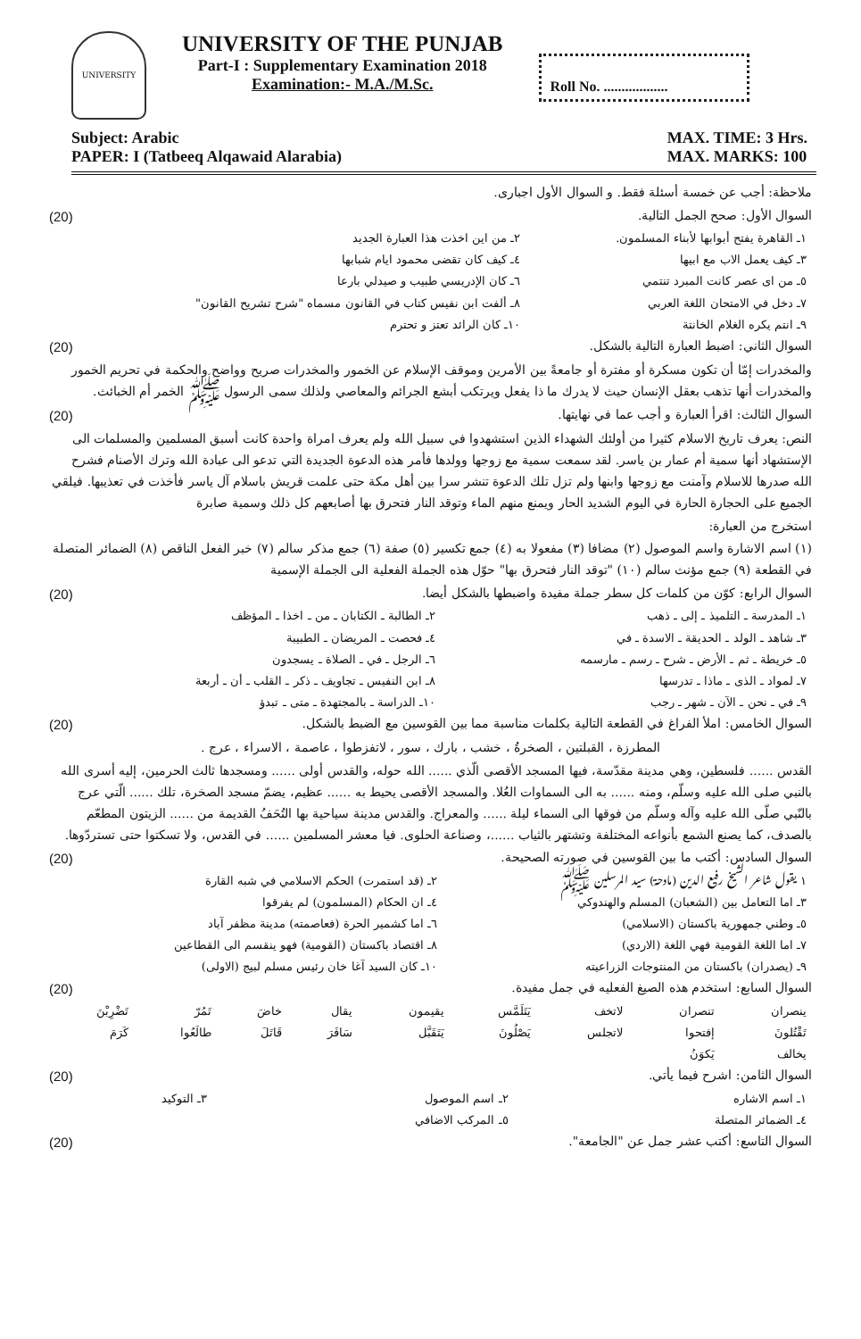UNIVERSITY
UNIVERSITY OF THE PUNJAB
Part-I : Supplementary Examination 2018
Examination:- M.A./M.Sc.
Roll No. ..................
Subject: Arabic
PAPER: I (Tatbeeq Alqawaid Alarabia)
MAX. TIME: 3 Hrs.
MAX. MARKS: 100
ملاحظة: أجب عن خمسة أسئلة فقط. و السوال الأول اجبارى.
السوال الأول: صحح الجمل التالية. (20)
| ١ـ القاهرة يفتح أبوابها لأبناء المسلمون. | ٢ـ من اين اخذت هذا العبارة الجديد |
| ٣ـ كيف يعمل الاب مع ابيها | ٤ـ كيف كان تقضى محمود ايام شبابها |
| ٥ـ من اى عصر كانت المبرد تنتمي | ٦ـ كان الإدريسي طبيب و صيدلي بارعا |
| ٧ـ دخل في الامتحان اللغة العربي | ٨ـ ألفت ابن نفيس كتاب في القانون مسماه "شرح تشريح القانون" |
| ٩ـ انتم يكره الغلام الخانتة | ١٠ـ كان الرائد تعتز و تحترم |
السوال الثاني: اضبط العبارة التالية بالشكل. (20)
والمخدرات إمّا أن تكون مسكرة أو مفترة أو جامعةً بين الأمرين وموقف الإسلام عن الخمور والمخدرات صريح وواضح والحكمة في تحريم الخمور والمخدرات أنها تذهب بعقل الإنسان حيث لا يدرك ما ذا يفعل ويرتكب أبشع الجرائم والمعاصي ولذلك سمى الرسول ﷺ الخمر أم الخبائث.
السوال الثالث: اقرأ العبارة و أجب عما في نهايتها. (20)
النص: يعرف تاريخ الاسلام كثيرا من أولئك الشهداء الذين استشهدوا في سبيل الله ولم يعرف امراة واحدة كانت أسبق المسلمين والمسلمات الى الإستشهاد أنها سمية أم عمار بن ياسر. لقد سمعت سمية مع زوجها وولدها فأمر هذه الدعوة الجديدة التي تدعو الى عبادة الله وترك الأصنام فشرح الله صدرها للاسلام وآمنت مع زوجها وابنها ولم تزل تلك الدعوة تنشر سرا بين أهل مكة حتى علمت قريش باسلام آل ياسر فأخذت في تعذيبها. فيلقي الجميع على الحجارة الحارة في اليوم الشديد الحار ويمنع منهم الماء وتوقد النار فتحرق بها أصابعهم كل ذلك وسمية صابرة
استخرج من العبارة:
(١) اسم الاشارة واسم الموصول (٢) مضافا (٣) مفعولا به (٤) جمع تكسير (٥) صفة (٦) جمع مذكر سالم (٧) خبر الفعل الناقص (٨) الضمائر المتصلة في القطعة (٩) جمع مؤنث سالم (١٠) "توقد النار فتحرق بها" حوّل هذه الجملة الفعلية الى الجملة الإسمية
السوال الرابع: كوّن من كلمات كل سطر جملة مفيدة واضبطها بالشكل أيضا. (20)
| ١ـ المدرسة ـ التلميذ ـ إلى ـ ذهب | ٢ـ الطالبة ـ الكتابان ـ من ـ اخذا ـ المؤظف |
| ٣ـ شاهد ـ الولد ـ الحديقة ـ الاسدة ـ في | ٤ـ فحصت ـ المريضان ـ الطبيبة |
| ٥ـ خريطة ـ ثم ـ الأرض ـ شرح ـ رسم ـ مارسمه | ٦ـ الرجل ـ في ـ الصلاة ـ يسجدون |
| ٧ـ لمواد ـ الذى ـ ماذا ـ تدرسها | ٨ـ ابن النفيس ـ تجاويف ـ ذكر ـ القلب ـ أن ـ أربعة |
| ٩ـ في ـ نحن ـ الآن ـ شهر ـ رجب | ١٠ـ الدراسة ـ بالمجتهدة ـ متى ـ تبدؤ |
السوال الخامس: املأ الفراغ في القطعة التالية بكلمات مناسبة مما بين القوسين مع الضبط بالشكل. (20)
المطرزة ، القبلتين ، الصخرةُ ، خشب ، بارك ، سور ، لاتفزطوا ، عاصمة ، الاسراء ، عرج .
القدس ...... فلسطين، وهي مدينة مقدّسة، فيها المسجد الأقصى الّذي ...... الله حوله، والقدس أولى ...... ومسجدها ثالث الحرمين، إليه أسرى الله بالنبي صلى الله عليه وسلّم، ومنه ...... به الى السماوات العُلا. والمسجد الأقصى يحيط به ...... عظيم، يضمّ مسجد الصخرة، تلك ...... الّتي عرج بالنّبي صلّى الله عليه وآله وسلّم من فوقها الى السماء ليلة ...... والمعراج. والقدس مدينة سياحية بها التُحَفُ القديمة من ...... الزيتون المطعّم بالصدف، كما يصنع الشمع بأنواعه المختلفة وتشتهر بالثياب ......، وصناعة الحلوى. فيا معشر المسلمين ...... في القدس، ولا تسكتوا حتى تستردّوها.
السوال السادس: أكتب ما بين القوسين في صورته الصحيحة. (20)
| ١ـ يقول شاعر الشيخ رفيع الدين (مادحة) سيد المرسلين ﷺ | ٢ـ (قد استمرت) الحكم الاسلامي في شبه القارة |
| ٣ـ اما التعامل بين (الشعبان) المسلم والهندوكي | ٤ـ ان الحكام (المسلمون) لم يفرقوا |
| ٥ـ وطني جمهورية باكستان (الاسلامي) | ٦ـ اما كشمير الحرة (فعاصمته) مدينة مظفر آباد |
| ٧ـ اما اللغة القومية فهي اللغة (الاردي) | ٨ـ اقتصاد باكستان (القومية) فهو ينقسم الى القطاعين |
| ٩ـ (يصدران) باكستان من المنتوجات الزراعيته | ١٠ـ كان السيد آغا خان رئيس مسلم لبيج (الاولى) |
السوال السابع: استخدم هذه الصيغ الفعليه في جمل مفيدة. (20)
| ينصران | تنصران | لاتخف | يَتَلَمَّس | يقيمون | يقال | خاضَ | تَمُرّ | تَضْرِبْنَ |
| تَقْتُلونَ | إفتحوا | لاتجلس | يَصْلُونَ | يَتَقَبَّل | سَافَرَ | قَاتَلَ | طالَعُوا | كَرَمَ |
| يخالف | يَكوَنُ | | | | | | | |
السوال الثامن: اشرح فيما يأتي. (20)
| ١ـ اسم الاشاره | ٢ـ اسم الموصول | ٣ـ التوكيد |
| ٤ـ الضمائر المتصلة | ٥ـ المركب الاضافي | |
السوال التاسع: أكتب عشر جمل عن "الجامعة". (20)